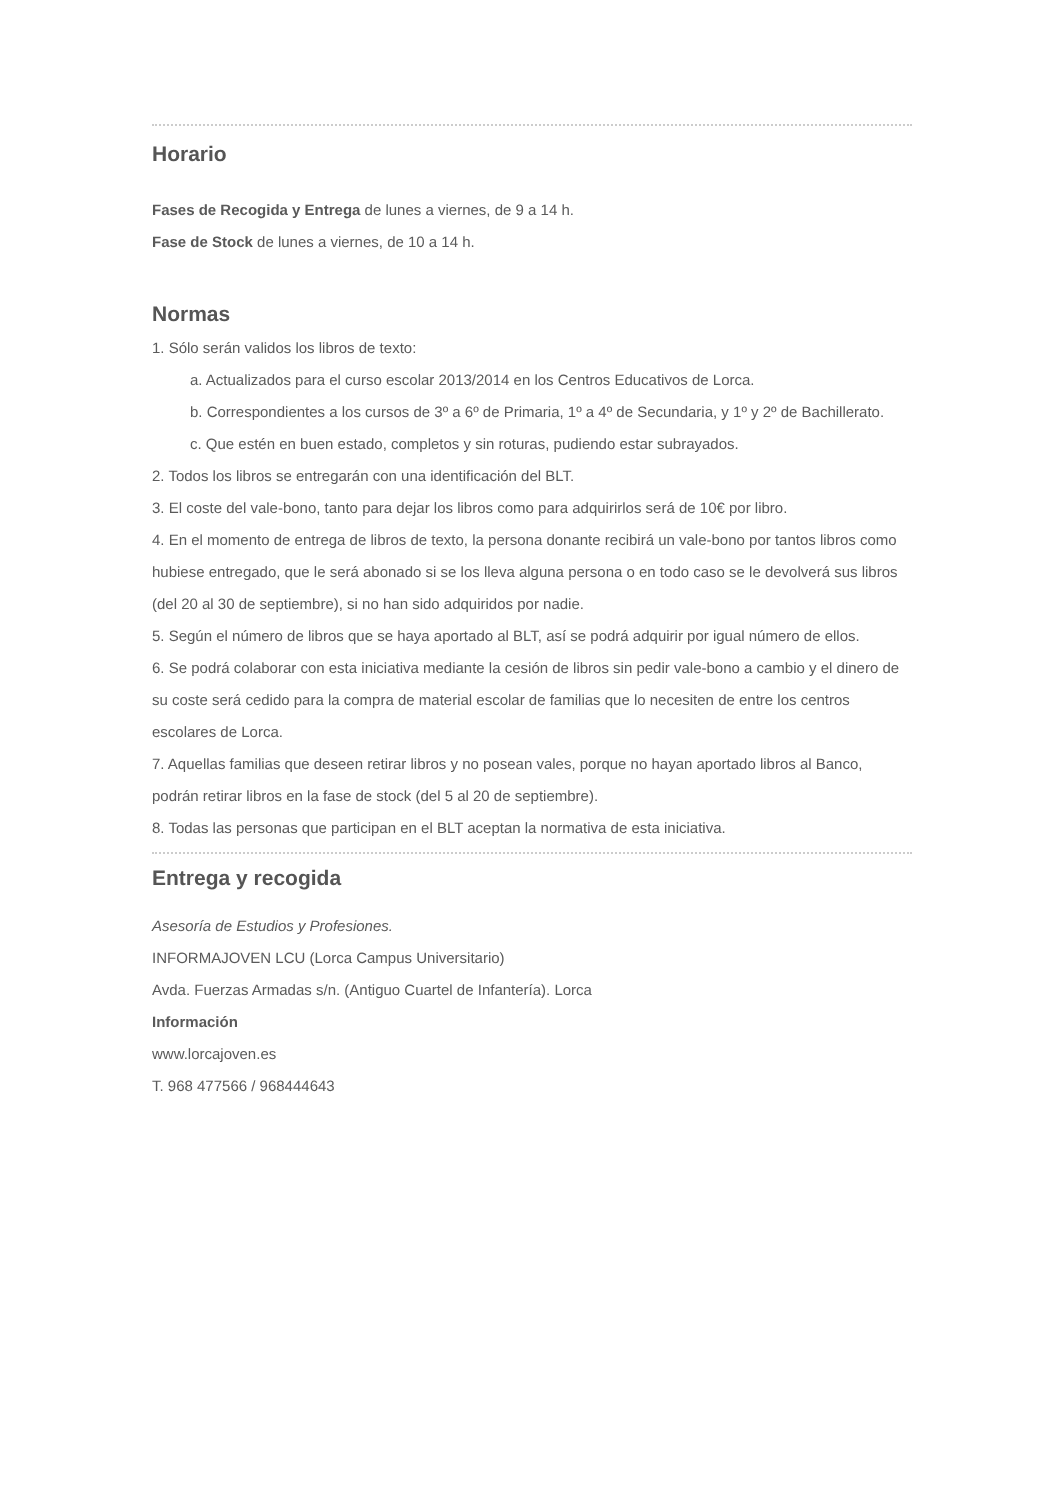Horario
Fases de Recogida y Entrega de lunes a viernes, de 9 a 14 h.
Fase de Stock de lunes a viernes, de 10 a 14 h.
Normas
1. Sólo serán validos los libros de texto:
a. Actualizados para el curso escolar 2013/2014 en los Centros Educativos de Lorca.
b. Correspondientes a los cursos de 3º a 6º de Primaria, 1º a 4º de Secundaria, y 1º y 2º de Bachillerato.
c. Que estén en buen estado, completos y sin roturas, pudiendo estar subrayados.
2. Todos los libros se entregarán con una identificación del BLT.
3. El coste del vale-bono, tanto para dejar los libros como para adquirirlos será de 10€ por libro.
4. En el momento de entrega de libros de texto, la persona donante recibirá un vale-bono por tantos libros como hubiese entregado, que le será abonado si se los lleva alguna persona o en todo caso se le devolverá sus libros (del 20 al 30 de septiembre), si no han sido adquiridos por nadie.
5. Según el número de libros que se haya aportado al BLT, así se podrá adquirir por igual número de ellos.
6. Se podrá colaborar con esta iniciativa mediante la cesión de libros sin pedir vale-bono a cambio y el dinero de su coste será cedido para la compra de material escolar de familias que lo necesiten de entre los centros escolares de Lorca.
7. Aquellas familias que deseen retirar libros y no posean vales, porque no hayan aportado libros al Banco, podrán retirar libros en la fase de stock (del 5 al 20 de septiembre).
8. Todas las personas que participan en el BLT aceptan la normativa de esta iniciativa.
Entrega y recogida
Asesoría de Estudios y Profesiones.
INFORMAJOVEN LCU (Lorca Campus Universitario)
Avda. Fuerzas Armadas s/n. (Antiguo Cuartel de Infantería). Lorca
Información
www.lorcajoven.es
T. 968 477566 / 968444643